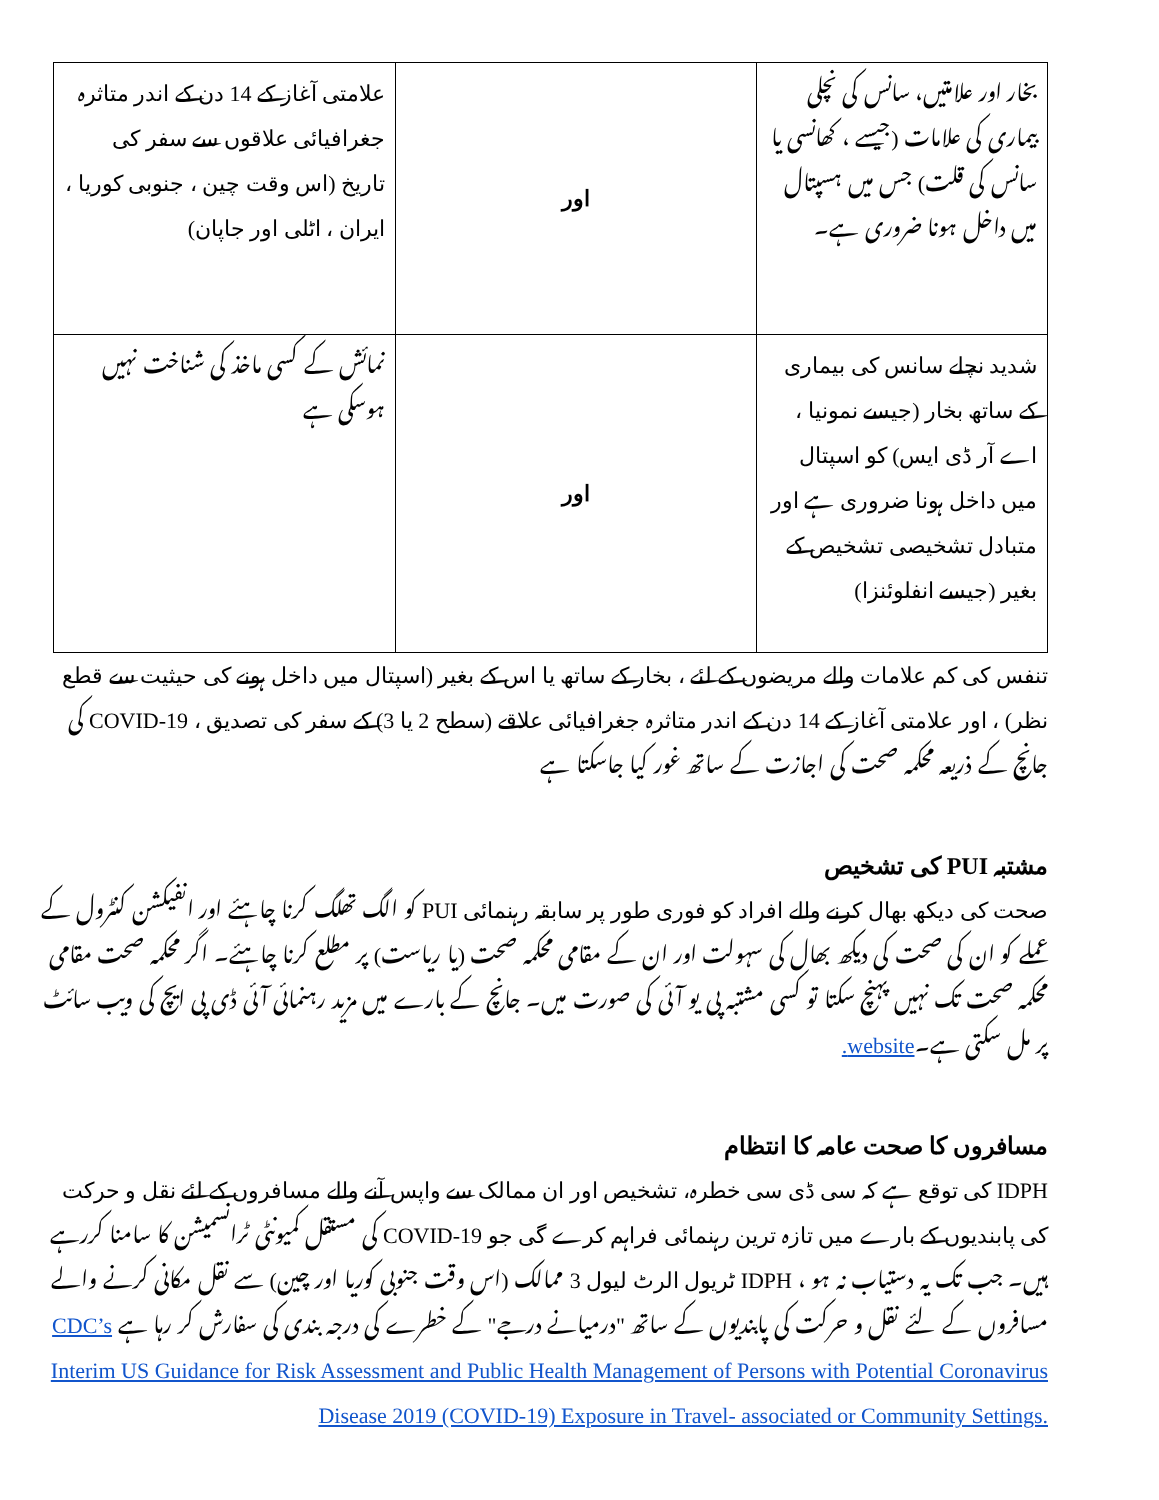| بخار اور علامتیں، سانس کی نچلی بیماری کی علامات (جیسے ، کھانسی یا سانس کی قلت) جس میں ہسپتال میں داخل ہونا ضروری ہے۔ | اور | علامتی آغاز کے 14 دن کے اندر متاثرہ جغرافیائی علاقوں سے سفر کی تاریخ (اس وقت چین ، جنوبی کوریا ، ایران ، اٹلی اور جاپان) |
| شدید نچلے سانس کی بیماری کے ساتھ بخار (جیسے نمونیا ، اے آر ڈی ایس) کو اسپتال میں داخل ہونا ضروری ہے اور متبادل تشخیصی تشخیص کے بغیر (جیسے انفلوئنزا) | اور | نمائش کے کسی ماخذ کی شناخت نہیں ہوسکی ہے |
تنفس کی کم علامات والے مریضوں کے لئے ، بخار کے ساتھ یا اس کے بغیر (اسپتال میں داخل ہونے کی حیثیت سے قطع نظر) ، اور علامتی آغاز کے 14 دن کے اندر متاثرہ جغرافیائی علاقے (سطح 2 یا 3) کے سفر کی تصدیق ، COVID-19 کی جانچ کے ذریعہ محکمہ صحت کی اجازت کے ساتھ غور کیا جاسکتا ہے
مشتبہ PUI کی تشخیص
صحت کی دیکھ بھال کرنے والے افراد کو فوری طور پر سابقہ رہنمائی PUI کو الگ تھلگ کرنا چاہئے اور انفیکشن کنٹرول کے عملے کو ان کی صحت کی دیکھ بھال کی سہولت اور ان کے مقامی محکمہ صحت (یا ریاست) پر مطلع کرنا چاہئے۔ اگر محکمہ صحت مقامی محکمہ صحت تک نہیں پہنچ سکتا تو کسی مشتبہ پی یو آئی کی صورت میں۔ جانچ کے بارے میں مزید رہنمائی آئی ڈی پی ایچ کی ویب سائٹ پر مل سکتی ہے۔website.
مسافروں کا صحت عامہ کا انتظام
IDPH کی توقع ہے کہ سی ڈی سی خطرہ، تشخیص اور ان ممالک سے واپس آنے والے مسافروں کے لئے نقل و حرکت کی پابندیوں کے بارے میں تازہ ترین رہنمائی فراہم کرے گی جو COVID-19 کی مستقل کمیونٹی ٹرانسمیشن کا سامنا کررہے ہیں۔ جب تک یہ دستیاب نہ ہو ، IDPH ٹریول الرٹ لیول 3 ممالک (اس وقت جنوبی کوریا اور چین) سے نقل مکانی کرنے والے مسافروں کے لئے نقل و حرکت کی پابندیوں کے ساتھ "درمیانے درجے" کے خطرے کی درجہ بندی کی سفارش کر رہا ہے CDC’s Interim US Guidance for Risk Assessment and Public Health Management of Persons with Potential Coronavirus Disease 2019 (COVID-19) Exposure in Travel- associated or Community Settings.